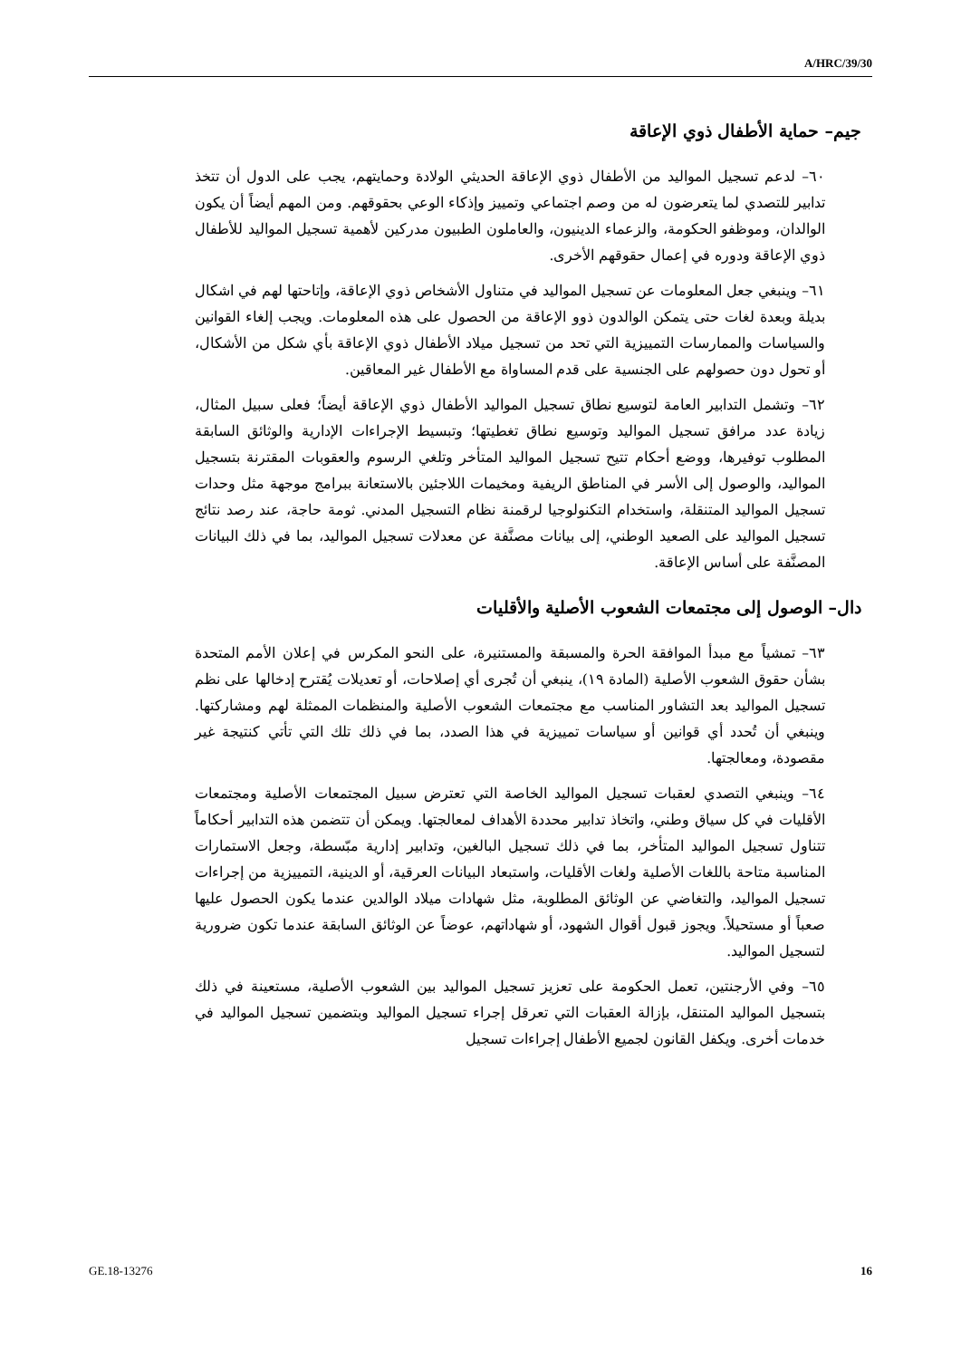A/HRC/39/30
جيم– حماية الأطفال ذوي الإعاقة
٦٠– لدعم تسجيل المواليد من الأطفال ذوي الإعاقة الحديثي الولادة وحمايتهم، يجب على الدول أن تتخذ تدابير للتصدي لما يتعرضون له من وصم اجتماعي وتمييز وإذكاء الوعي بحقوقهم. ومن المهم أيضاً أن يكون الوالدان، وموظفو الحكومة، والزعماء الدينيون، والعاملون الطبيون مدركين لأهمية تسجيل المواليد للأطفال ذوي الإعاقة ودوره في إعمال حقوقهم الأخرى.
٦١– وينبغي جعل المعلومات عن تسجيل المواليد في متناول الأشخاص ذوي الإعاقة، وإتاحتها لهم في اشكال بديلة وبعدة لغات حتى يتمكن الوالدون ذوو الإعاقة من الحصول على هذه المعلومات. ويجب إلغاء القوانين والسياسات والممارسات التمييزية التي تحد من تسجيل ميلاد الأطفال ذوي الإعاقة بأي شكل من الأشكال، أو تحول دون حصولهم على الجنسية على قدم المساواة مع الأطفال غير المعاقين.
٦٢– وتشمل التدابير العامة لتوسيع نطاق تسجيل المواليد الأطفال ذوي الإعاقة أيضاً؛ فعلى سبيل المثال، زيادة عدد مرافق تسجيل المواليد وتوسيع نطاق تغطيتها؛ وتبسيط الإجراءات الإدارية والوثائق السابقة المطلوب توفيرها، ووضع أحكام تتيح تسجيل المواليد المتأخر وتلغي الرسوم والعقوبات المقترنة بتسجيل المواليد، والوصول إلى الأسر في المناطق الريفية ومخيمات اللاجئين بالاستعانة ببرامج موجهة مثل وحدات تسجيل المواليد المتنقلة، واستخدام التكنولوجيا لرقمنة نظام التسجيل المدني. ثومة حاجة، عند رصد نتائج تسجيل المواليد على الصعيد الوطني، إلى بيانات مصنَّفة عن معدلات تسجيل المواليد، بما في ذلك البيانات المصنَّفة على أساس الإعاقة.
دال– الوصول إلى مجتمعات الشعوب الأصلية والأقليات
٦٣– تمشياً مع مبدأ الموافقة الحرة والمسبقة والمستنيرة، على النحو المكرس في إعلان الأمم المتحدة بشأن حقوق الشعوب الأصلية (المادة ١٩)، ينبغي أن تُجرى أي إصلاحات، أو تعديلات يُقترح إدخالها على نظم تسجيل المواليد بعد التشاور المناسب مع مجتمعات الشعوب الأصلية والمنظمات الممثلة لهم ومشاركتها. وينبغي أن تُحدد أي قوانين أو سياسات تمييزية في هذا الصدد، بما في ذلك تلك التي تأتي كنتيجة غير مقصودة، ومعالجتها.
٦٤– وينبغي التصدي لعقبات تسجيل المواليد الخاصة التي تعترض سبيل المجتمعات الأصلية ومجتمعات الأقليات في كل سياق وطني، واتخاذ تدابير محددة الأهداف لمعالجتها. ويمكن أن تتضمن هذه التدابير أحكاماً تتناول تسجيل المواليد المتأخر، بما في ذلك تسجيل البالغين، وتدابير إدارية مبّسطة، وجعل الاستمارات المناسبة متاحة باللغات الأصلية ولغات الأقليات، واستبعاد البيانات العرقية، أو الدينية، التمييزية من إجراءات تسجيل المواليد، والتغاضي عن الوثائق المطلوبة، مثل شهادات ميلاد الوالدين عندما يكون الحصول عليها صعباً أو مستحيلاً. ويجوز قبول أقوال الشهود، أو شهاداتهم، عوضاً عن الوثائق السابقة عندما تكون ضرورية لتسجيل المواليد.
٦٥– وفي الأرجنتين، تعمل الحكومة على تعزيز تسجيل المواليد بين الشعوب الأصلية، مستعينة في ذلك بتسجيل المواليد المتنقل، بإزالة العقبات التي تعرقل إجراء تسجيل المواليد وبتضمين تسجيل المواليد في خدمات أخرى. ويكفل القانون لجميع الأطفال إجراءات تسجيل
GE.18-13276 16